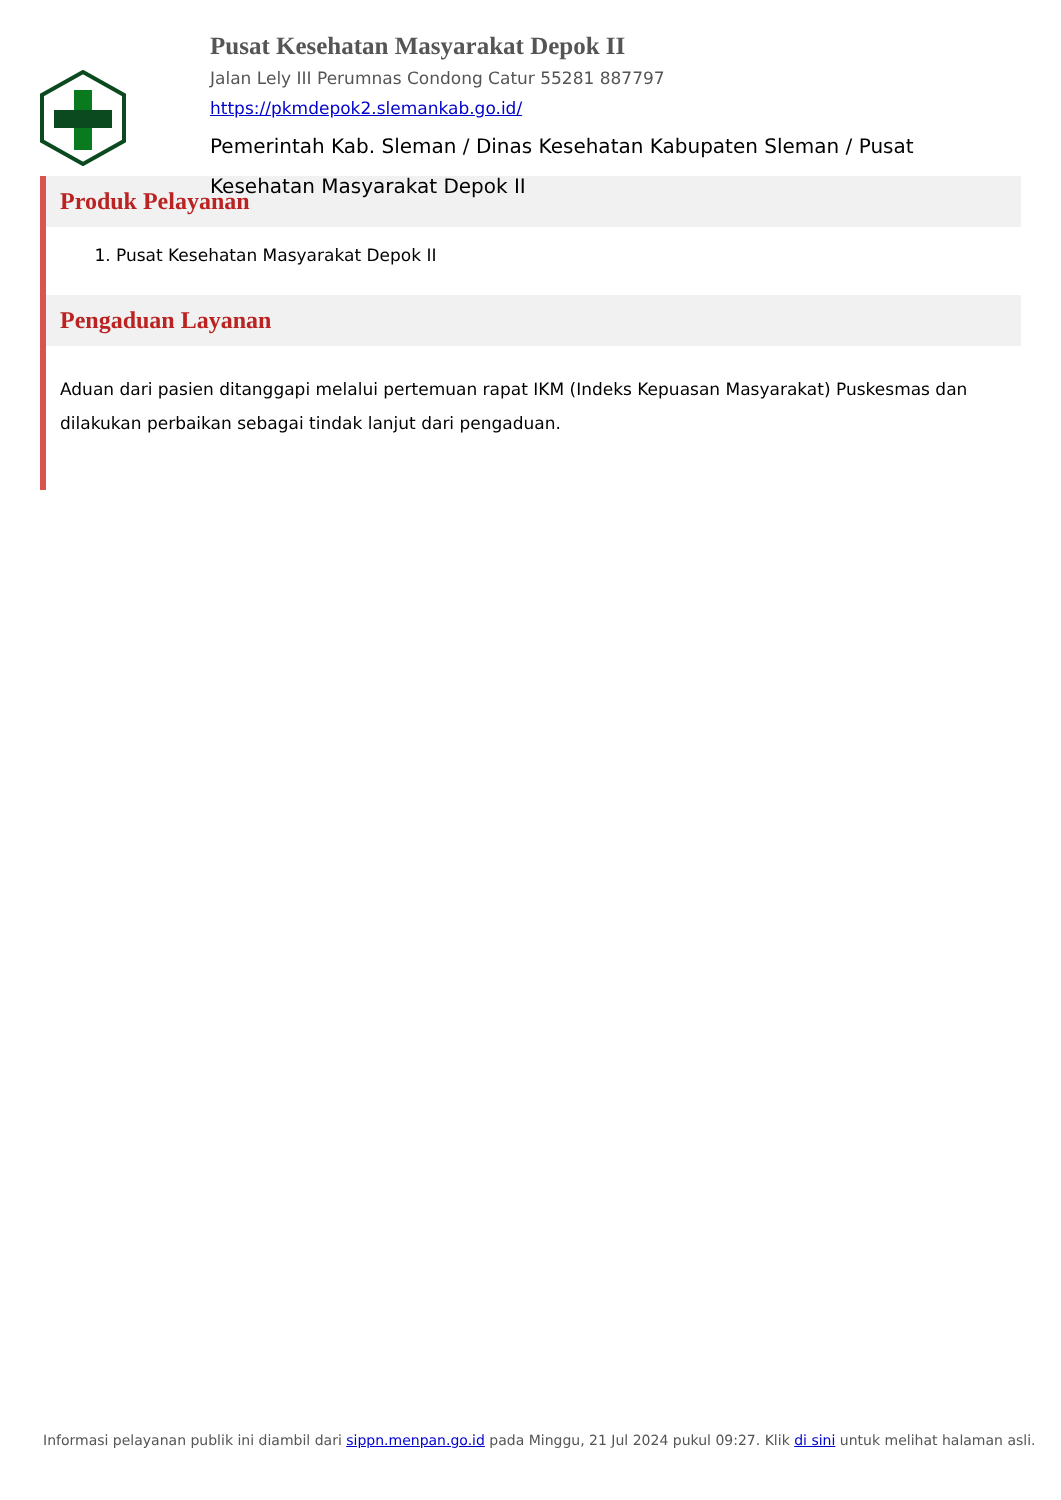Pusat Kesehatan Masyarakat Depok II
Jalan Lely III Perumnas Condong Catur 55281 887797
https://pkmdepok2.slemankab.go.id/
Pemerintah Kab. Sleman / Dinas Kesehatan Kabupaten Sleman / Pusat Kesehatan Masyarakat Depok II
Produk Pelayanan
1. Pusat Kesehatan Masyarakat Depok II
Pengaduan Layanan
Aduan dari pasien ditanggapi melalui pertemuan rapat IKM (Indeks Kepuasan Masyarakat) Puskesmas dan dilakukan perbaikan sebagai tindak lanjut dari pengaduan.
Informasi pelayanan publik ini diambil dari sippn.menpan.go.id pada Minggu, 21 Jul 2024 pukul 09:27. Klik di sini untuk melihat halaman asli.